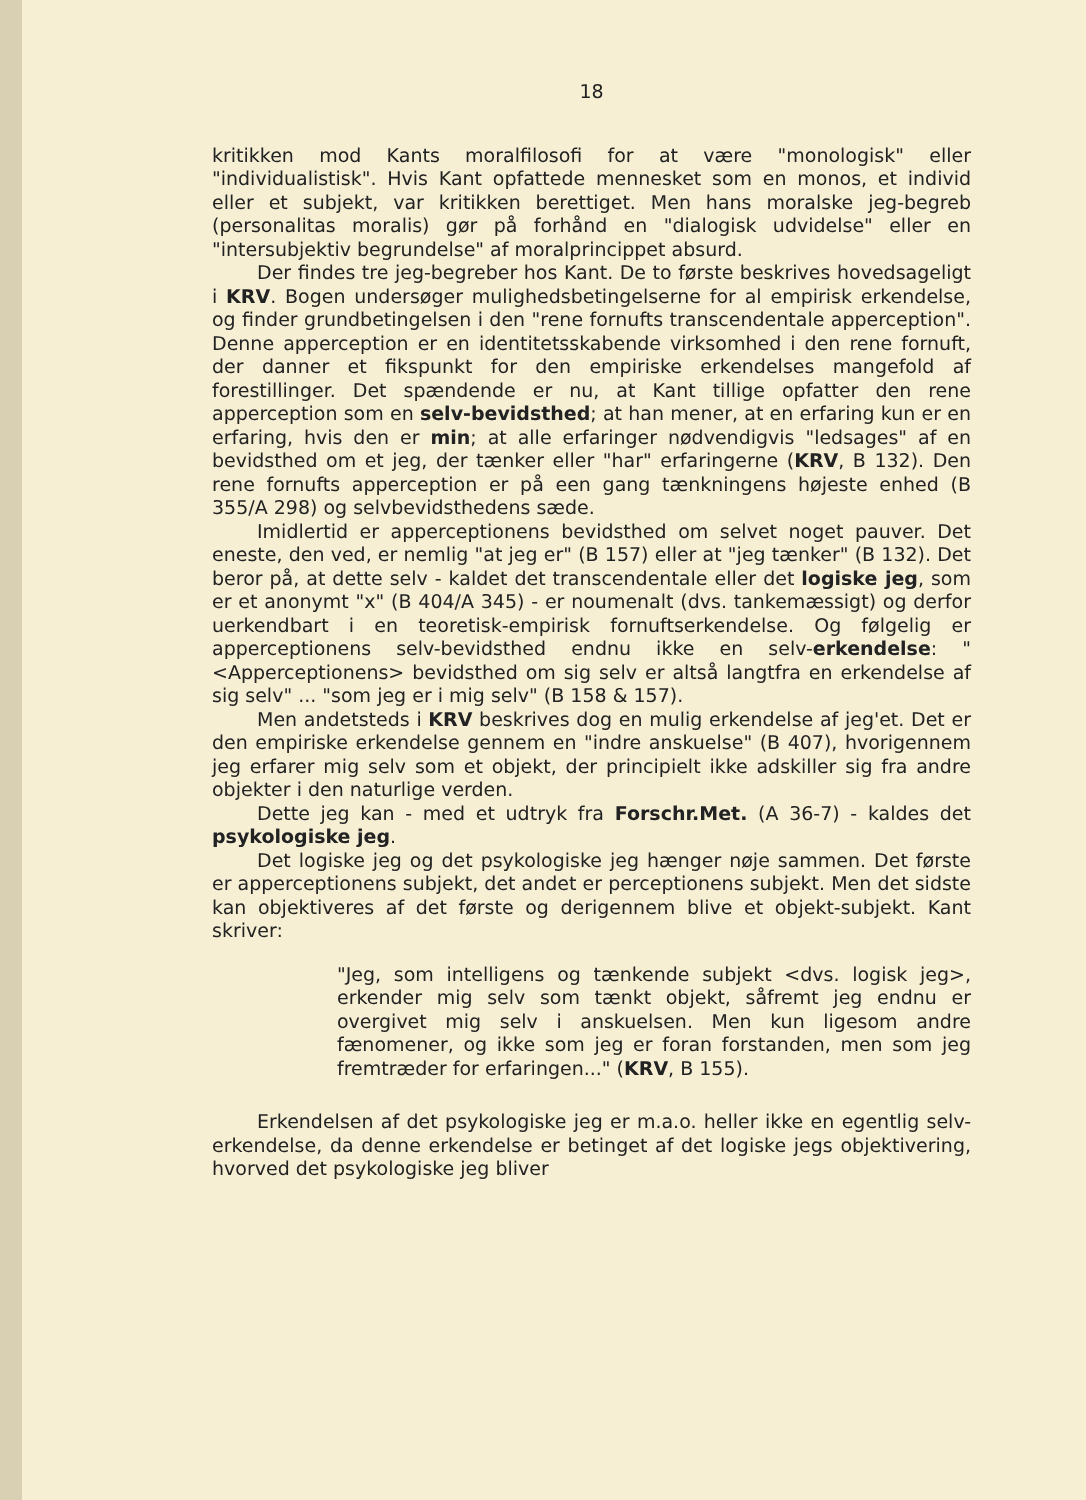18
kritikken mod Kants moralfilosofi for at være "monologisk" eller "individualistisk". Hvis Kant opfattede mennesket som en monos, et individ eller et subjekt, var kritikken berettiget. Men hans moralske jeg-begreb (personalitas moralis) gør på forhånd en "dialogisk udvidelse" eller en "intersubjektiv begrundelse" af moralprincippet absurd.
Der findes tre jeg-begreber hos Kant. De to første beskrives hovedsageligt i KRV. Bogen undersøger mulighedsbetingelserne for al empirisk erkendelse, og finder grundbetingelsen i den "rene fornufts transcendentale apperception". Denne apperception er en identitetsskabende virksomhed i den rene fornuft, der danner et fikspunkt for den empiriske erkendelses mangefold af forestillinger. Det spændende er nu, at Kant tillige opfatter den rene apperception som en selv-bevidsthed; at han mener, at en erfaring kun er en erfaring, hvis den er min; at alle erfaringer nødvendigvis "ledsages" af en bevidsthed om et jeg, der tænker eller "har" erfaringerne (KRV, B 132). Den rene fornufts apperception er på een gang tænkningens højeste enhed (B 355/A 298) og selvbevidsthedens sæde.
Imidlertid er apperceptionens bevidsthed om selvet noget pauver. Det eneste, den ved, er nemlig "at jeg er" (B 157) eller at "jeg tænker" (B 132). Det beror på, at dette selv - kaldet det transcendentale eller det logiske jeg, som er et anonymt "x" (B 404/A 345) - er noumenalt (dvs. tankemæssigt) og derfor uerkendbart i en teoretisk-empirisk fornuftserkendelse. Og følgelig er apperceptionens selv-bevidsthed endnu ikke en selv-erkendelse: "<Apperceptionens> bevidsthed om sig selv er altså langtfra en erkendelse af sig selv" ... "som jeg er i mig selv" (B 158 & 157).
Men andetsteds i KRV beskrives dog en mulig erkendelse af jeg'et. Det er den empiriske erkendelse gennem en "indre anskuelse" (B 407), hvorigennem jeg erfarer mig selv som et objekt, der principielt ikke adskiller sig fra andre objekter i den naturlige verden.
Dette jeg kan - med et udtryk fra Forschr.Met. (A 36-7) - kaldes det psykologiske jeg.
Det logiske jeg og det psykologiske jeg hænger nøje sammen. Det første er apperceptionens subjekt, det andet er perceptionens subjekt. Men det sidste kan objektiveres af det første og derigennem blive et objekt-subjekt. Kant skriver:
"Jeg, som intelligens og tænkende subjekt <dvs. logisk jeg>, erkender mig selv som tænkt objekt, såfremt jeg endnu er overgivet mig selv i anskuelsen. Men kun ligesom andre fænomener, og ikke som jeg er foran forstanden, men som jeg fremtræder for erfaringen..." (KRV, B 155).
Erkendelsen af det psykologiske jeg er m.a.o. heller ikke en egentlig selv-erkendelse, da denne erkendelse er betinget af det logiske jegs objektivering, hvorved det psykologiske jeg bliver